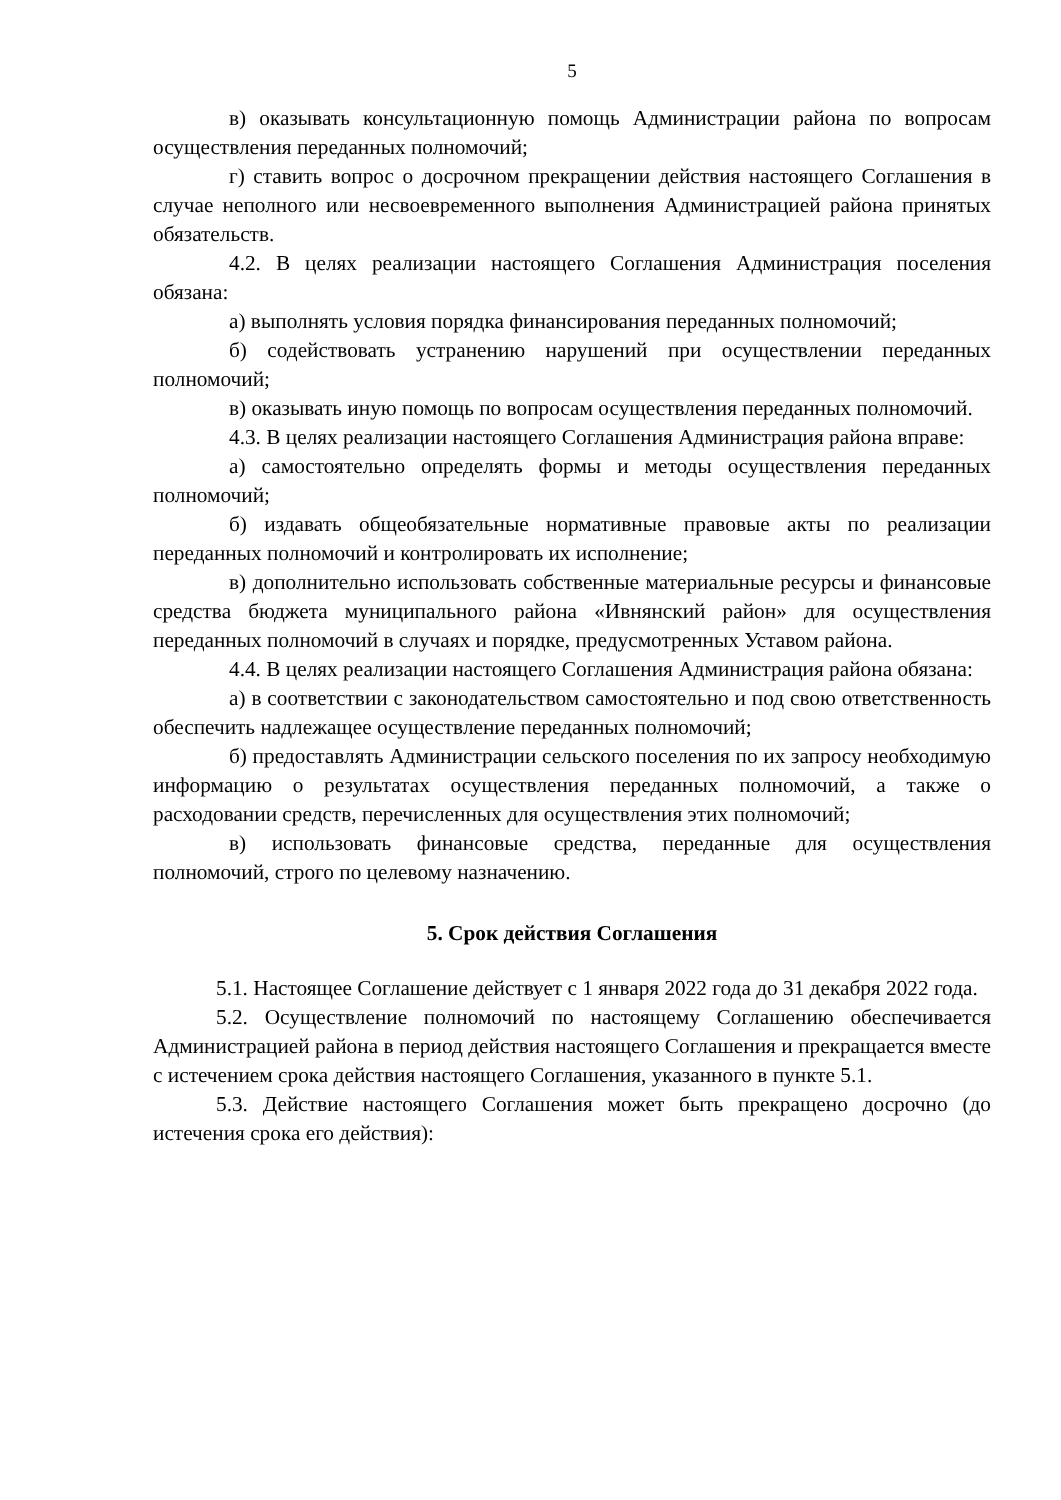5
в) оказывать консультационную помощь Администрации района по вопросам осуществления переданных полномочий;
г) ставить вопрос о досрочном прекращении действия настоящего Соглашения в случае неполного или несвоевременного выполнения Администрацией района принятых обязательств.
4.2. В целях реализации настоящего Соглашения Администрация поселения обязана:
а) выполнять условия порядка финансирования переданных полномочий;
б) содействовать устранению нарушений при осуществлении переданных полномочий;
в) оказывать иную помощь по вопросам осуществления переданных полномочий.
4.3. В целях реализации настоящего Соглашения Администрация района вправе:
а) самостоятельно определять формы и методы осуществления переданных полномочий;
б) издавать общеобязательные нормативные правовые акты по реализации переданных полномочий и контролировать их исполнение;
в) дополнительно использовать собственные материальные ресурсы и финансовые средства бюджета муниципального района «Ивнянский район» для осуществления переданных полномочий в случаях и порядке, предусмотренных Уставом района.
4.4. В целях реализации настоящего Соглашения Администрация района обязана:
а) в соответствии с законодательством самостоятельно и под свою ответственность обеспечить надлежащее осуществление переданных полномочий;
б) предоставлять Администрации сельского поселения по их запросу необходимую информацию о результатах осуществления переданных полномочий, а также о расходовании средств, перечисленных для осуществления этих полномочий;
в) использовать финансовые средства, переданные для осуществления полномочий, строго по целевому назначению.
5. Срок действия Соглашения
5.1. Настоящее Соглашение действует с 1 января 2022 года до 31 декабря 2022 года.
5.2. Осуществление полномочий по настоящему Соглашению обеспечивается Администрацией района в период действия настоящего Соглашения и прекращается вместе с истечением срока действия настоящего Соглашения, указанного в пункте 5.1.
5.3. Действие настоящего Соглашения может быть прекращено досрочно (до истечения срока его действия):